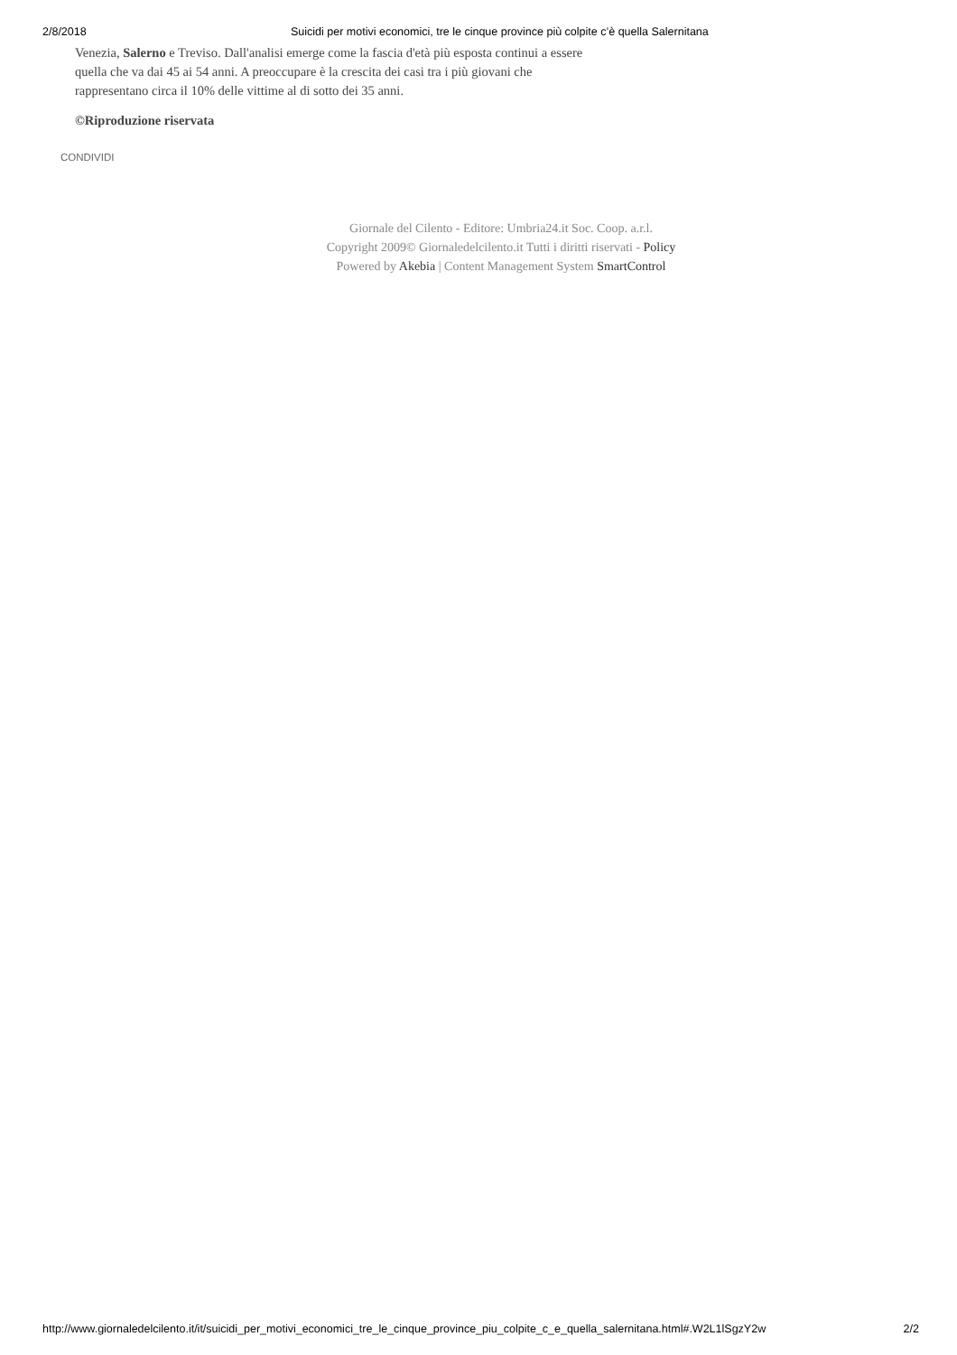2/8/2018 Suicidi per motivi economici, tre le cinque province più colpite c’è quella Salernitana
Venezia, Salerno e Treviso. Dall'analisi emerge come la fascia d'età più esposta continui a essere quella che va dai 45 ai 54 anni. A preoccupare è la crescita dei casi tra i più giovani che rappresentano circa il 10% delle vittime al di sotto dei 35 anni.
©Riproduzione riservata
CONDIVIDI
Giornale del Cilento - Editore: Umbria24.it Soc. Coop. a.r.l.
Copyright 2009© Giornaledelcilento.it Tutti i diritti riservati - Policy
Powered by Akebia | Content Management System SmartControl
http://www.giornaledelcilento.it/it/suicidi_per_motivi_economici_tre_le_cinque_province_piu_colpite_c_e_quella_salernitana.html#.W2L1lSgzY2w 2/2